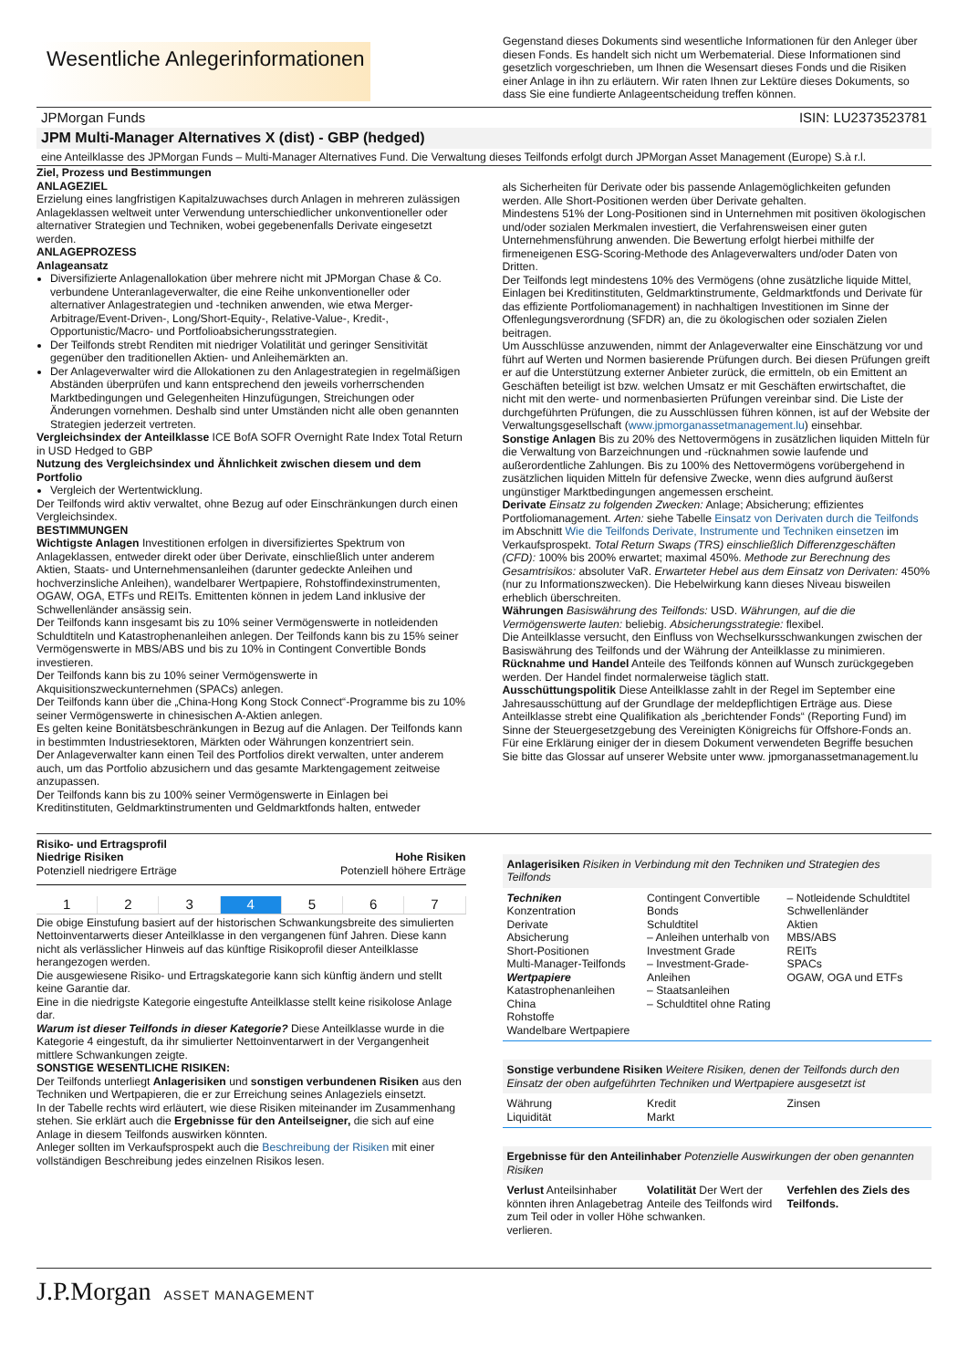Wesentliche Anlegerinformationen
Gegenstand dieses Dokuments sind wesentliche Informationen für den Anleger über diesen Fonds. Es handelt sich nicht um Werbematerial. Diese Informationen sind gesetzlich vorgeschrieben, um Ihnen die Wesensart dieses Fonds und die Risiken einer Anlage in ihn zu erläutern. Wir raten Ihnen zur Lektüre dieses Dokuments, so dass Sie eine fundierte Anlageentscheidung treffen können.
JPMorgan Funds ISIN: LU2373523781
JPM Multi-Manager Alternatives X (dist) - GBP (hedged)
eine Anteilklasse des JPMorgan Funds – Multi-Manager Alternatives Fund. Die Verwaltung dieses Teilfonds erfolgt durch JPMorgan Asset Management (Europe) S.à r.l.
Ziel, Prozess und Bestimmungen
ANLAGEZIEL
Erzielung eines langfristigen Kapitalzuwachses durch Anlagen in mehreren zulässigen Anlageklassen weltweit unter Verwendung unterschiedlicher unkonventioneller oder alternativer Strategien und Techniken, wobei gegebenenfalls Derivate eingesetzt werden.
ANLAGEPROZESS
Anlageansatz
Diversifizierte Anlagenallokation über mehrere nicht mit JPMorgan Chase & Co. verbundene Unteranlageverwalter, die eine Reihe unkonventioneller oder alternativer Anlagestrategien und -techniken anwenden, wie etwa Merger-Arbitrage/Event-Driven-, Long/Short-Equity-, Relative-Value-, Kredit-, Opportunistic/Macro- und Portfolioabsicherungsstrategien.
Der Teilfonds strebt Renditen mit niedriger Volatilität und geringer Sensitivität gegenüber den traditionellen Aktien- und Anleihemärkten an.
Der Anlageverwalter wird die Allokationen zu den Anlagestrategien in regelmäßigen Abständen überprüfen und kann entsprechend den jeweils vorherrschenden Marktbedingungen und Gelegenheiten Hinzufügungen, Streichungen oder Änderungen vornehmen. Deshalb sind unter Umständen nicht alle oben genannten Strategien jederzeit vertreten.
Vergleichsindex der Anteilklasse ICE BofA SOFR Overnight Rate Index Total Return in USD Hedged to GBP
Nutzung des Vergleichsindex und Ähnlichkeit zwischen diesem und dem Portfolio
Vergleich der Wertentwicklung.
Der Teilfonds wird aktiv verwaltet, ohne Bezug auf oder Einschränkungen durch einen Vergleichsindex.
BESTIMMUNGEN
Wichtigste Anlagen Investitionen erfolgen in diversifiziertes Spektrum von Anlageklassen, entweder direkt oder über Derivate, einschließlich unter anderem Aktien, Staats- und Unternehmensanleihen (darunter gedeckte Anleihen und hochverzinsliche Anleihen), wandelbarer Wertpapiere, Rohstoffindexinstrumenten, OGAW, OGA, ETFs und REITs. Emittenten können in jedem Land inklusive der Schwellenländer ansässig sein.
Der Teilfonds kann insgesamt bis zu 10% seiner Vermögenswerte in notleidenden Schuldtiteln und Katastrophenanleihen anlegen. Der Teilfonds kann bis zu 15% seiner Vermögenswerte in MBS/ABS und bis zu 10% in Contingent Convertible Bonds investieren.
Der Teilfonds kann bis zu 10% seiner Vermögenswerte in Akquisitionszweckunternehmen (SPACs) anlegen.
Der Teilfonds kann über die „China-Hong Kong Stock Connect“-Programme bis zu 10% seiner Vermögenswerte in chinesischen A-Aktien anlegen.
Es gelten keine Bonitätsbeschränkungen in Bezug auf die Anlagen. Der Teilfonds kann in bestimmten Industriesektoren, Märkten oder Währungen konzentriert sein.
Der Anlageverwalter kann einen Teil des Portfolios direkt verwalten, unter anderem auch, um das Portfolio abzusichern und das gesamte Marktengagement zeitweise anzupassen.
Der Teilfonds kann bis zu 100% seiner Vermögenswerte in Einlagen bei Kreditinstituten, Geldmarktinstrumenten und Geldmarktfonds halten, entweder
als Sicherheiten für Derivate oder bis passende Anlagemöglichkeiten gefunden werden. Alle Short-Positionen werden über Derivate gehalten.
Mindestens 51% der Long-Positionen sind in Unternehmen mit positiven ökologischen und/oder sozialen Merkmalen investiert, die Verfahrensweisen einer guten Unternehmensführung anwenden. Die Bewertung erfolgt hierbei mithilfe der firmeneigenen ESG-Scoring-Methode des Anlageverwalters und/oder Daten von Dritten.
Der Teilfonds legt mindestens 10% des Vermögens (ohne zusätzliche liquide Mittel, Einlagen bei Kreditinstituten, Geldmarktinstrumente, Geldmarktfonds und Derivate für das effiziente Portfoliomanagement) in nachhaltigen Investitionen im Sinne der Offenlegungsverordnung (SFDR) an, die zu ökologischen oder sozialen Zielen beitragen.
Um Ausschlüsse anzuwenden, nimmt der Anlageverwalter eine Einschätzung vor und führt auf Werten und Normen basierende Prüfungen durch. Bei diesen Prüfungen greift er auf die Unterstützung externer Anbieter zurück, die ermitteln, ob ein Emittent an Geschäften beteiligt ist bzw. welchen Umsatz er mit Geschäften erwirtschaftet, die nicht mit den werte- und normenbasierten Prüfungen vereinbar sind. Die Liste der durchgeführten Prüfungen, die zu Ausschlüssen führen können, ist auf der Website der Verwaltungsgesellschaft (www.jpmorganassetmanagement.lu) einsehbar.
Sonstige Anlagen Bis zu 20% des Nettovermögens in zusätzlichen liquiden Mitteln für die Verwaltung von Barzeichnungen und -rücknahmen sowie laufende und außerordentliche Zahlungen. Bis zu 100% des Nettovermögens vorübergehend in zusätzlichen liquiden Mitteln für defensive Zwecke, wenn dies aufgrund äußerst ungünstiger Marktbedingungen angemessen erscheint.
Derivate Einsatz zu folgenden Zwecken: Anlage; Absicherung; effizientes Portfoliomanagement. Arten: siehe Tabelle Einsatz von Derivaten durch die Teilfonds im Abschnitt Wie die Teilfonds Derivate, Instrumente und Techniken einsetzen im Verkaufsprospekt. Total Return Swaps (TRS) einschließlich Differenzgeschäften (CFD): 100% bis 200% erwartet; maximal 450%. Methode zur Berechnung des Gesamtrisikos: absoluter VaR. Erwarteter Hebel aus dem Einsatz von Derivaten: 450% (nur zu Informationszwecken). Die Hebelwirkung kann dieses Niveau bisweilen erheblich überschreiten.
Währungen Basiswährung des Teilfonds: USD. Währungen, auf die die Vermögenswerte lauten: beliebig. Absicherungsstrategie: flexibel.
Die Anteilklasse versucht, den Einfluss von Wechselkursschwankungen zwischen der Basiswährung des Teilfonds und der Währung der Anteilklasse zu minimieren.
Rücknahme und Handel Anteile des Teilfonds können auf Wunsch zurückgegeben werden. Der Handel findet normalerweise täglich statt.
Ausschüttungspolitik Diese Anteilklasse zahlt in der Regel im September eine Jahresausschüttung auf der Grundlage der meldepflichtigen Erträge aus. Diese Anteilklasse strebt eine Qualifikation als „berichtender Fonds“ (Reporting Fund) im Sinne der Steuergesetzgebung des Vereinigten Königreichs für Offshore-Fonds an.
Für eine Erklärung einiger der in diesem Dokument verwendeten Begriffe besuchen Sie bitte das Glossar auf unserer Website unter www. jpmorganassetmanagement.lu
Risiko- und Ertragsprofil
Niedrige Risiken
Potenziell niedrigere Erträge Hohe Risiken
Potenziell höhere Erträge
1 2 3 4 5 6 7
Die obige Einstufung basiert auf der historischen Schwankungsbreite des simulierten Nettoinventarwerts dieser Anteilklasse in den vergangenen fünf Jahren. Diese kann nicht als verlässlicher Hinweis auf das künftige Risikoprofil dieser Anteilklasse herangezogen werden.
Die ausgewiesene Risiko- und Ertragskategorie kann sich künftig ändern und stellt keine Garantie dar.
Eine in die niedrigste Kategorie eingestufte Anteilklasse stellt keine risikolose Anlage dar.
Warum ist dieser Teilfonds in dieser Kategorie? Diese Anteilklasse wurde in die Kategorie 4 eingestuft, da ihr simulierter Nettoinventarwert in der Vergangenheit mittlere Schwankungen zeigte.
SONSTIGE WESENTLICHE RISIKEN:
Der Teilfonds unterliegt Anlagerisiken und sonstigen verbundenen Risiken aus den Techniken und Wertpapieren, die er zur Erreichung seines Anlageziels einsetzt.
In der Tabelle rechts wird erläutert, wie diese Risiken miteinander im Zusammenhang stehen. Sie erklärt auch die Ergebnisse für den Anteilseigner, die sich auf eine Anlage in diesem Teilfonds auswirken könnten.
Anleger sollten im Verkaufsprospekt auch die Beschreibung der Risiken mit einer vollständigen Beschreibung jedes einzelnen Risikos lesen.
Anlagerisiken Risiken in Verbindung mit den Techniken und Strategien des Teilfonds
Techniken
Konzentration
Derivate
Absicherung
Short-Positionen
Multi-Manager-Teilfonds
Wertpapiere
Katastrophenanleihen
China
Rohstoffe
Wandelbare Wertpapiere
Contingent Convertible Bonds
Schuldtitel
– Anleihen unterhalb von Investment Grade
– Investment-Grade-Anleihen
– Staatsanleihen
– Schuldtitel ohne Rating
– Notleidende Schuldtitel
Schwellenländer
Aktien
MBS/ABS
REITs
SPACs
OGAW, OGA und ETFs
Sonstige verbundene Risiken Weitere Risiken, denen der Teilfonds durch den Einsatz der oben aufgeführten Techniken und Wertpapiere ausgesetzt ist
Währung
Liquidität
Kredit
Markt
Zinsen
Ergebnisse für den Anteilinhaber Potenzielle Auswirkungen der oben genannten Risiken
Verlust Anteilsinhaber könnten ihren Anlagebetrag zum Teil oder in voller Höhe verlieren.
Volatilität Der Wert der Anteile des Teilfonds wird schwanken.
Verfehlen des Ziels des Teilfonds.
J.P.Morgan ASSET MANAGEMENT